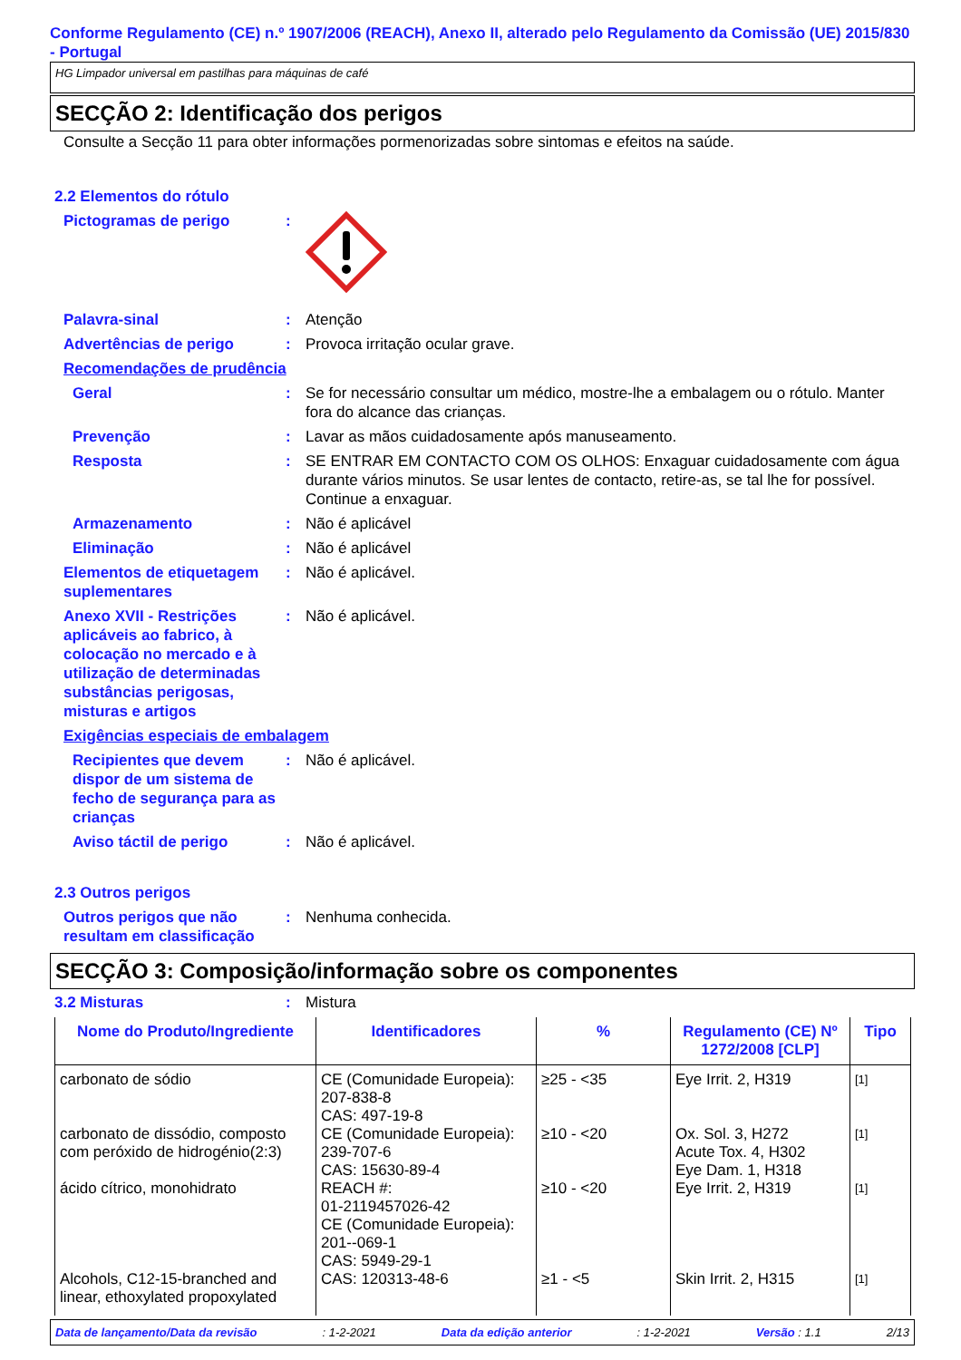Conforme Regulamento (CE) n.º 1907/2006 (REACH), Anexo II, alterado pelo Regulamento da Comissão (UE) 2015/830 - Portugal
HG Limpador universal em pastilhas para máquinas de café
SECÇÃO 2: Identificação dos perigos
Consulte a Secção 11 para obter informações pormenorizadas sobre sintomas e efeitos na saúde.
2.2 Elementos do rótulo
Pictogramas de perigo :
Palavra-sinal : Atenção
Advertências de perigo : Provoca irritação ocular grave.
Recomendações de prudência
Geral : Se for necessário consultar um médico, mostre-lhe a embalagem ou o rótulo. Manter fora do alcance das crianças.
Prevenção : Lavar as mãos cuidadosamente após manuseamento.
Resposta : SE ENTRAR EM CONTACTO COM OS OLHOS: Enxaguar cuidadosamente com água durante vários minutos. Se usar lentes de contacto, retire-as, se tal lhe for possível. Continue a enxaguar.
Armazenamento : Não é aplicável
Eliminação : Não é aplicável
Elementos de etiquetagem suplementares
: Não é aplicável.
Anexo XVII - Restrições aplicáveis ao fabrico, à colocação no mercado e à utilização de determinadas substâncias perigosas, misturas e artigos
: Não é aplicável.
Exigências especiais de embalagem
Recipientes que devem dispor de um sistema de fecho de segurança para as crianças
: Não é aplicável.
Aviso táctil de perigo : Não é aplicável.
2.3 Outros perigos
Outros perigos que não resultam em classificação
: Nenhuma conhecida.
SECÇÃO 3: Composição/informação sobre os componentes
3.2 Misturas : Mistura
| Nome do Produto/Ingrediente | Identificadores | % | Regulamento (CE) Nº 1272/2008 [CLP] | Tipo |
| --- | --- | --- | --- | --- |
| carbonato de sódio | CE (Comunidade Europeia): 207-838-8 CAS: 497-19-8 | ≥25 - <35 | Eye Irrit. 2, H319 | [1] |
| carbonato de dissódio, composto com peróxido de hidrogénio(2:3) | CE (Comunidade Europeia): 239-707-6 CAS: 15630-89-4 | ≥10 - <20 | Ox. Sol. 3, H272 Acute Tox. 4, H302 Eye Dam. 1, H318 | [1] |
| ácido cítrico, monohidrato | REACH #: 01-2119457026-42 CE (Comunidade Europeia): 201--069-1 CAS: 5949-29-1 | ≥10 - <20 | Eye Irrit. 2, H319 | [1] |
| Alcohols, C12-15-branched and linear, ethoxylated propoxylated | CAS: 120313-48-6 | ≥1 - <5 | Skin Irrit. 2, H315 | [1] |
Data de lançamento/Data da revisão: 1-2-2021 Data da edição anterior: 1-2-2021 Versão : 1.1 2/13